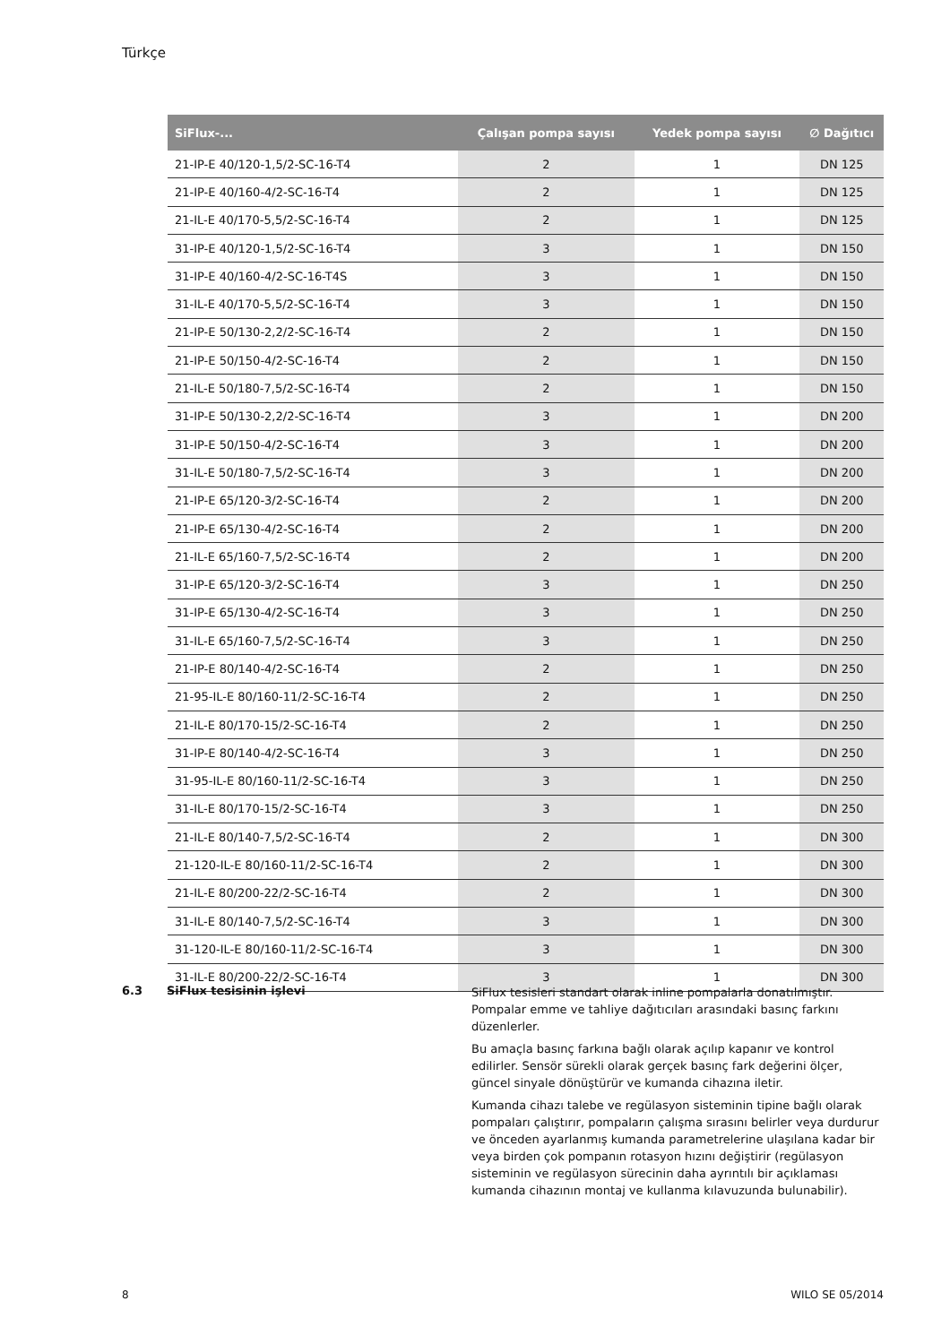Türkçe
| SiFlux-... | Çalışan pompa sayısı | Yedek pompa sayısı | ∅ Dağıtıcı |
| --- | --- | --- | --- |
| 21-IP-E 40/120-1,5/2-SC-16-T4 | 2 | 1 | DN 125 |
| 21-IP-E 40/160-4/2-SC-16-T4 | 2 | 1 | DN 125 |
| 21-IL-E 40/170-5,5/2-SC-16-T4 | 2 | 1 | DN 125 |
| 31-IP-E 40/120-1,5/2-SC-16-T4 | 3 | 1 | DN 150 |
| 31-IP-E 40/160-4/2-SC-16-T4S | 3 | 1 | DN 150 |
| 31-IL-E 40/170-5,5/2-SC-16-T4 | 3 | 1 | DN 150 |
| 21-IP-E 50/130-2,2/2-SC-16-T4 | 2 | 1 | DN 150 |
| 21-IP-E 50/150-4/2-SC-16-T4 | 2 | 1 | DN 150 |
| 21-IL-E 50/180-7,5/2-SC-16-T4 | 2 | 1 | DN 150 |
| 31-IP-E 50/130-2,2/2-SC-16-T4 | 3 | 1 | DN 200 |
| 31-IP-E 50/150-4/2-SC-16-T4 | 3 | 1 | DN 200 |
| 31-IL-E 50/180-7,5/2-SC-16-T4 | 3 | 1 | DN 200 |
| 21-IP-E 65/120-3/2-SC-16-T4 | 2 | 1 | DN 200 |
| 21-IP-E 65/130-4/2-SC-16-T4 | 2 | 1 | DN 200 |
| 21-IL-E 65/160-7,5/2-SC-16-T4 | 2 | 1 | DN 200 |
| 31-IP-E 65/120-3/2-SC-16-T4 | 3 | 1 | DN 250 |
| 31-IP-E 65/130-4/2-SC-16-T4 | 3 | 1 | DN 250 |
| 31-IL-E 65/160-7,5/2-SC-16-T4 | 3 | 1 | DN 250 |
| 21-IP-E 80/140-4/2-SC-16-T4 | 2 | 1 | DN 250 |
| 21-95-IL-E 80/160-11/2-SC-16-T4 | 2 | 1 | DN 250 |
| 21-IL-E 80/170-15/2-SC-16-T4 | 2 | 1 | DN 250 |
| 31-IP-E 80/140-4/2-SC-16-T4 | 3 | 1 | DN 250 |
| 31-95-IL-E 80/160-11/2-SC-16-T4 | 3 | 1 | DN 250 |
| 31-IL-E 80/170-15/2-SC-16-T4 | 3 | 1 | DN 250 |
| 21-IL-E 80/140-7,5/2-SC-16-T4 | 2 | 1 | DN 300 |
| 21-120-IL-E 80/160-11/2-SC-16-T4 | 2 | 1 | DN 300 |
| 21-IL-E 80/200-22/2-SC-16-T4 | 2 | 1 | DN 300 |
| 31-IL-E 80/140-7,5/2-SC-16-T4 | 3 | 1 | DN 300 |
| 31-120-IL-E 80/160-11/2-SC-16-T4 | 3 | 1 | DN 300 |
| 31-IL-E 80/200-22/2-SC-16-T4 | 3 | 1 | DN 300 |
6.3 SiFlux tesisinin işlevi
SiFlux tesisleri standart olarak inline pompalarla donatılmıştır. Pompalar emme ve tahliye dağıtıcıları arasındaki basınç farkını düzenlerler.
Bu amaçla basınç farkına bağlı olarak açılıp kapanır ve kontrol edilirler. Sensör sürekli olarak gerçek basınç fark değerini ölçer, güncel sinyale dönüştürür ve kumanda cihazına iletir.
Kumanda cihazı talebe ve regülasyon sisteminin tipine bağlı olarak pompaları çalıştırır, pompaların çalışma sırasını belirler veya durdurur ve önceden ayarlanmış kumanda parametrelerine ulaşılana kadar bir veya birden çok pompanın rotasyon hızını değiştirir (regülasyon sisteminin ve regülasyon sürecinin daha ayrıntılı bir açıklaması kumanda cihazının montaj ve kullanma kılavuzunda bulunabilir).
8 WILO SE 05/2014